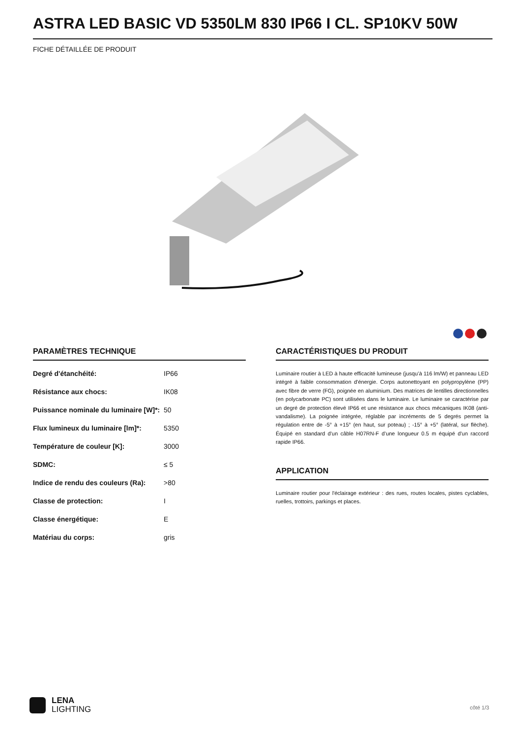ASTRA LED BASIC VD 5350LM 830 IP66 I CL. SP10KV 50W
FICHE DÉTAILLÉE DE PRODUIT
PARAMÈTRES TECHNIQUE
| Degré d'étanchéité: | IP66 |
| Résistance aux chocs: | IK08 |
| Puissance nominale du luminaire [W]*: | 50 |
| Flux lumineux du luminaire [lm]*: | 5350 |
| Température de couleur [K]: | 3000 |
| SDMC: | ≤ 5 |
| Indice de rendu des couleurs (Ra): | >80 |
| Classe de protection: | I |
| Classe énergétique: | E |
| Matériau du corps: | gris |
CARACTÉRISTIQUES DU PRODUIT
Luminaire routier à LED à haute efficacité lumineuse (jusqu’à 116 lm/W) et panneau LED intégré à faible consommation d'énergie. Corps autonettoyant en polypropylène (PP) avec fibre de verre (FG), poignée en aluminium. Des matrices de lentilles directionnelles (en polycarbonate PC) sont utilisées dans le luminaire. Le luminaire se caractérise par un degré de protection élevé IP66 et une résistance aux chocs mécaniques IK08 (anti-vandalisme). La poignée intégrée, réglable par incréments de 5 degrés permet la régulation entre de -5° à +15° (en haut, sur poteau) ; -15° à +5° (latéral, sur flèche). Équipé en standard d'un câble H07RN-F d’une longueur 0.5 m équipé d'un raccord rapide IP66.
APPLICATION
Luminaire routier pour l'éclairage extérieur : des rues, routes locales, pistes cyclables, ruelles, trottoirs, parkings et places.
LENA
LIGHTING
côté 1/3